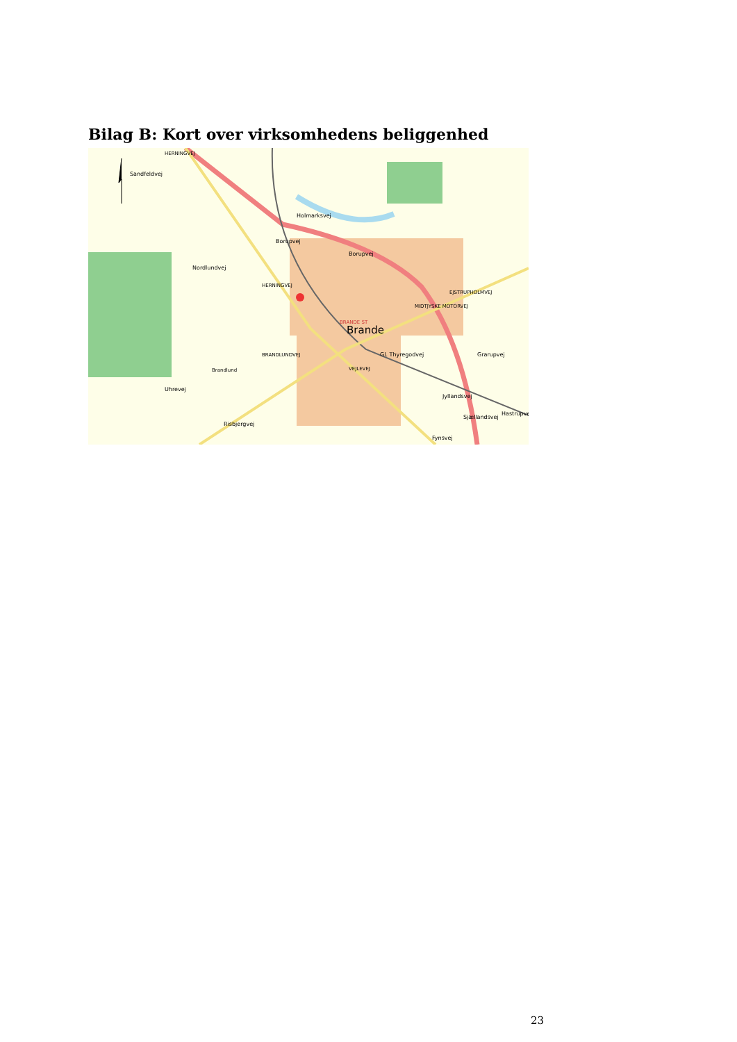Bilag B: Kort over virksomhedens beliggenhed
Borupvej
Borupvej
Nordlundvej
BRANDE ST
Brande
Gl. Thyregodvej
Brandlund
Uhrevej
EJSTRUPHOLMVEJ
HERNINGVEJ
BRANDLUNDVEJ
VEJLEVEJ
MIDTJYSKE MOTORVEJ
Jyllandsvej
Sjællandsvej
Grarupvej
Risbjergvej
Holmarksvej
Sandfeldvej
HERNINGVEJ
Hastrupvej
Fynsvej
23